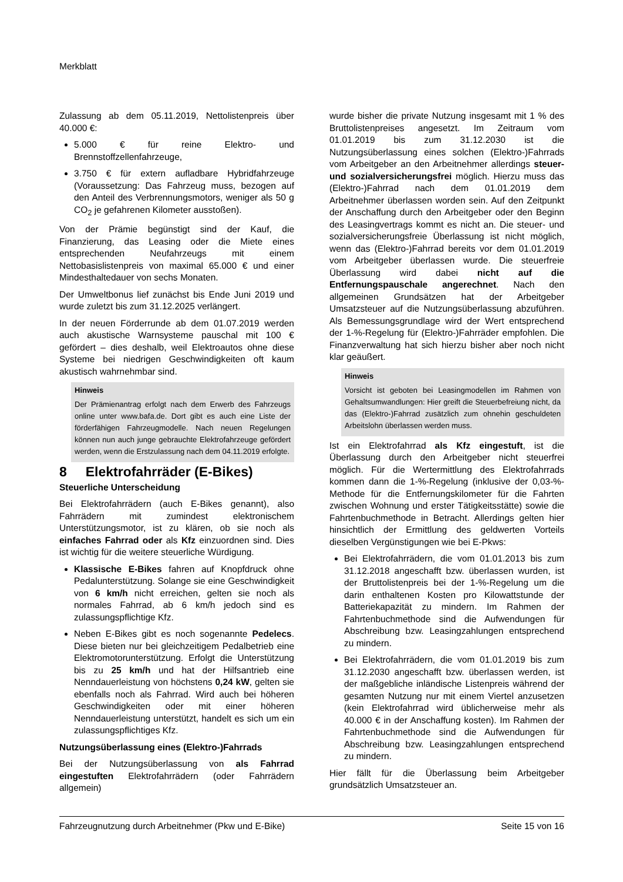Merkblatt
Zulassung ab dem 05.11.2019, Nettolistenpreis über 40.000 €:
5.000 € für reine Elektro- und Brennstoffzellenfahrzeuge,
3.750 € für extern aufladbare Hybridfahrzeuge (Voraussetzung: Das Fahrzeug muss, bezogen auf den Anteil des Verbrennungsmotors, weniger als 50 g CO<sub>2</sub> je gefahrenen Kilometer ausstoßen).
Von der Prämie begünstigt sind der Kauf, die Finanzierung, das Leasing oder die Miete eines entsprechenden Neufahrzeugs mit einem Nettobasislistenpreis von maximal 65.000 € und einer Mindesthaltedauer von sechs Monaten.
Der Umweltbonus lief zunächst bis Ende Juni 2019 und wurde zuletzt bis zum 31.12.2025 verlängert.
In der neuen Förderrunde ab dem 01.07.2019 werden auch akustische Warnsysteme pauschal mit 100 € gefördert – dies deshalb, weil Elektroautos ohne diese Systeme bei niedrigen Geschwindigkeiten oft kaum akustisch wahrnehmbar sind.
Hinweis
Der Prämienantrag erfolgt nach dem Erwerb des Fahrzeugs online unter www.bafa.de. Dort gibt es auch eine Liste der förderfähigen Fahrzeugmodelle. Nach neuen Regelungen können nun auch junge gebrauchte Elektrofahrzeuge gefördert werden, wenn die Erstzulassung nach dem 04.11.2019 erfolgte.
8 Elektrofahrräder (E-Bikes)
Steuerliche Unterscheidung
Bei Elektrofahrrädern (auch E-Bikes genannt), also Fahrrädern mit zumindest elektronischem Unterstützungsmotor, ist zu klären, ob sie noch als einfaches Fahrrad oder als Kfz einzuordnen sind. Dies ist wichtig für die weitere steuerliche Würdigung.
Klassische E-Bikes fahren auf Knopfdruck ohne Pedalunterstützung. Solange sie eine Geschwindigkeit von 6 km/h nicht erreichen, gelten sie noch als normales Fahrrad, ab 6 km/h jedoch sind es zulassungspflichtige Kfz.
Neben E-Bikes gibt es noch sogenannte Pedelecs. Diese bieten nur bei gleichzeitigem Pedalbetrieb eine Elektromotorunterstützung. Erfolgt die Unterstützung bis zu 25 km/h und hat der Hilfsantrieb eine Nenndauerleistung von höchstens 0,24 kW, gelten sie ebenfalls noch als Fahrrad. Wird auch bei höheren Geschwindigkeiten oder mit einer höheren Nenndauerleistung unterstützt, handelt es sich um ein zulassungspflichtiges Kfz.
Nutzungsüberlassung eines (Elektro-)Fahrrads
Bei der Nutzungsüberlassung von als Fahrrad eingestuften Elektrofahrrädern (oder Fahrrädern allgemein)
wurde bisher die private Nutzung insgesamt mit 1 % des Bruttolistenpreises angesetzt. Im Zeitraum vom 01.01.2019 bis zum 31.12.2030 ist die Nutzungsüberlassung eines solchen (Elektro-)Fahrrads vom Arbeitgeber an den Arbeitnehmer allerdings steuer- und sozialversicherungsfrei möglich. Hierzu muss das (Elektro-)Fahrrad nach dem 01.01.2019 dem Arbeitnehmer überlassen worden sein. Auf den Zeitpunkt der Anschaffung durch den Arbeitgeber oder den Beginn des Leasingvertrags kommt es nicht an. Die steuer- und sozialversicherungsfreie Überlassung ist nicht möglich, wenn das (Elektro-)Fahrrad bereits vor dem 01.01.2019 vom Arbeitgeber überlassen wurde. Die steuerfreie Überlassung wird dabei nicht auf die Entfernungspauschale angerechnet. Nach den allgemeinen Grundsätzen hat der Arbeitgeber Umsatzsteuer auf die Nutzungsüberlassung abzuführen. Als Bemessungsgrundlage wird der Wert entsprechend der 1-%-Regelung für (Elektro-)Fahrräder empfohlen. Die Finanzverwaltung hat sich hierzu bisher aber noch nicht klar geäußert.
Hinweis
Vorsicht ist geboten bei Leasingmodellen im Rahmen von Gehaltsumwandlungen: Hier greift die Steuerbefreiung nicht, da das (Elektro-)Fahrrad zusätzlich zum ohnehin geschuldeten Arbeitslohn überlassen werden muss.
Ist ein Elektrofahrrad als Kfz eingestuft, ist die Überlassung durch den Arbeitgeber nicht steuerfrei möglich. Für die Wertermittlung des Elektrofahrrads kommen dann die 1-%-Regelung (inklusive der 0,03-%-Methode für die Entfernungskilometer für die Fahrten zwischen Wohnung und erster Tätigkeitsstätte) sowie die Fahrtenbuchmethode in Betracht. Allerdings gelten hier hinsichtlich der Ermittlung des geldwerten Vorteils dieselben Vergünstigungen wie bei E-Pkws:
Bei Elektrofahrrädern, die vom 01.01.2013 bis zum 31.12.2018 angeschafft bzw. überlassen wurden, ist der Bruttolistenpreis bei der 1-%-Regelung um die darin enthaltenen Kosten pro Kilowattstunde der Batteriekapazität zu mindern. Im Rahmen der Fahrtenbuchmethode sind die Aufwendungen für Abschreibung bzw. Leasingzahlungen entsprechend zu mindern.
Bei Elektrofahrrädern, die vom 01.01.2019 bis zum 31.12.2030 angeschafft bzw. überlassen werden, ist der maßgebliche inländische Listenpreis während der gesamten Nutzung nur mit einem Viertel anzusetzen (kein Elektrofahrrad wird üblicherweise mehr als 40.000 € in der Anschaffung kosten). Im Rahmen der Fahrtenbuchmethode sind die Aufwendungen für Abschreibung bzw. Leasingzahlungen entsprechend zu mindern.
Hier fällt für die Überlassung beim Arbeitgeber grundsätzlich Umsatzsteuer an.
Fahrzeugnutzung durch Arbeitnehmer (Pkw und E-Bike) Seite 15 von 16